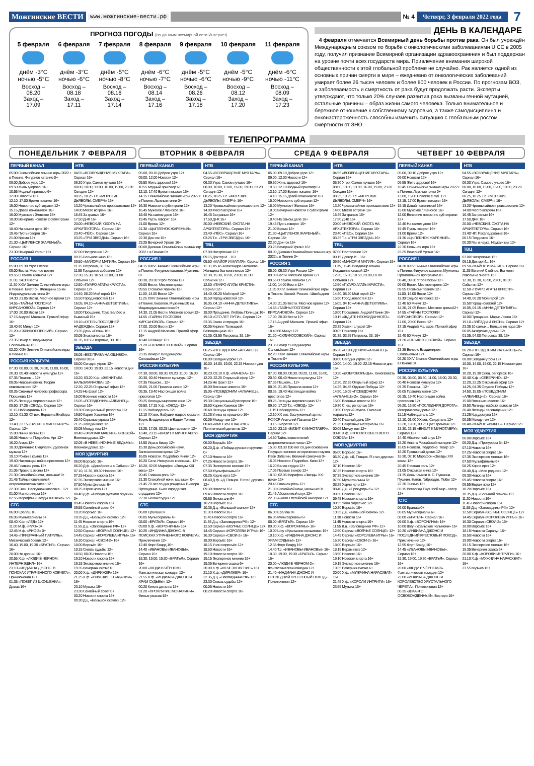Можгинские ВЕСТИ
www.можгинские-вести.рф № 4
Четверг, 3 февраля 2022 года
7
ПРОГНОЗ ПОГОДЫ (по данным всемирной сети Интернет)
| 5 февраля | 6 февраля | 7 февраля | 8 февраля | 9 февраля | 10 февраля | 11 февраля |
| --- | --- | --- | --- | --- | --- | --- |
| днём -3°С ночью -5°С | днём -3°С ночью -6°С | днём -5°С ночью -8°С | днём -6°С ночью -7°С | днём -5°С ночью -6°С | днём -5°С ночью -9°С | днём -6°С ночью -11°С |
| Восход – 08.20 Заход – 17.09 | Восход – 08.18 Заход – 17.11 | Восход – 08.16 Заход – 17.14 | Восход – 08.14 Заход – 17.16 | Восход – 08.26 Заход – 17.18 | Восход – 08.12 Заход – 17.20 | Восход – 08.09 Заход – 17.23 |
ДЕНЬ В КАЛЕНДАРЕ
4 февраля отмечается Всемирный день борьбы против рака. Он был учреждён Международным союзом по борьбе с онкологическими заболеваниями UICC в 2005 году, получил признание Всемирной организации здравоохранения и был поддержан на уровне почти всех государств мира. Привлечение внимания широкой общественности к этой глобальной проблеме не случайно. Рак является одной из основных причин смерти в мире – ежедневно от онкологических заболеваний умирает более 26 тысяч человек и более 800 человек в России. По прогнозам ВОЗ, и заболеваемость и смертность от рака будут продолжать расти. Эксперты утверждают, что только 20% случаев развития рака вызваны генной мутацией, остальные причины – образ жизни самого человека. Только внимательное и бережное отношение к собственному здоровью, а также самодисциплина и онконастороженность способны изменить ситуацию с глобальным ростом смертности от ЗНО.
ТЕЛЕПРОГРАММА
ПОНЕДЕЛЬНИК 7 ФЕВРАЛЯ
ПЕРВЫЙ КАНАЛ
05.00 Олимпийские зимние игры 2022 г. в Пекине. Фигурное катание 0+
09.00 Доброе утро 12+
09.50 Жить здорово! 16+
10.55 Модный приговор 6+
12.00 Новости 12+
12.10, 17.00 Время покажет 16+
15.00 Новости с субтитрами 12+
15.15 Давай поженимся! 16+
16.00 Мужское / Женское 16+
18.00 Вечерние новости с субтитрами 12+
18.40 На самом деле 16+
19.45 Пусть говорят 16+
21.00 Время 12+
21.30 «ЦЫПЛЕНОК ЖАРЕНЫЙ». Сериал 16+
23.30 Вечерний Ургант 16+
РОССИЯ 1
05.00, 09.30 Утро России
09.00 Вести. Местное время
09.55 О самом главном 12+
11.00, 14.00 Вести
11.30 XXIV Зимние Олимпийские игры в Пекине. Биатлон. Женщины 15 км. Индивидуальная гонка 0+
14.30, 21.05 Вести. Местное время 12+
14.55 «ТАЙНЫ ГОСПОЖИ КИРСАНОВОЙ». Сериал 12+
17.00, 20.00 Вести 12+
17.15 Андрей Малахов. Прямой эфир 16+
18.40 60 Минут 12+
21.20 «СКЛИФОСОВСКИЙ». Сериал 12+
23.35 Вечер с Владимиром Соловьёвым 12+
02.20 XXIV Зимние Олимпийские игры в Пекине 0+
РОССИЯ КУЛЬТУРА
07.30, 08.00, 08.30, 09.20, 11.00, 16.00, 20.30, 00.40 Новости культуры 12+
07.35 Пешком... 12+
08.05 Невский ковчег. Теория невозможного 12+
08.35 Снежный человек профессора Поршнева 12+
09.25 Легенды мирового кино 12+
09.50, 17.25 «ОВОД». Сериал 12+
11.15 Наблюдатель 12+
12.10, 01.30 XX век. Вершина Визбора 12+
13.40, 23.15 «ВИЗИТ К МИНОТАВРУ». Сериал 12+
15.00 Линия жизни 12+
16.05 Новости. Подробно. Арт 12+
16.20 Агора 12+
18.30 Доменико Скарлатти. Духовная музыка 12+
19.10 Роман в камне 12+
19.40 Настоящая война престолов 12+
20.45 Главная роль 12+
21.05 Правила жизни 12+
21.30 Спокойной ночи, малыши! 0+
21.45 Тайны повелителей астрономических чисел 12+
22.30 Сати. Нескучная классика... 12+
01.00 Магистр игры 12+
02.55 Марафон «Звезды XXI века» 12+
СТС
06.00 Ералаш 0+
06.05 Мультсериалы 6+
08.40 Х.ф. «ЛЁД» 12+
11.00 М.ф. «РИО» 0+
12.45 М.ф. «РИО-2» 0+
14.45 «ПРИЗРАЧНЫЙ ПАТРУЛЬ». Мистический боевик 12+
16.40, 19.00, 19.30 «БРАТЬЯ». Сериал 16+
20.00 Не дрогни! 16+
20.55 Х.ф. «ЛЮДИ В ЧЁРНОМ. ИНТЕРНЭШНЛ» 16+
23.10 «ИНДИАНА ДЖОНС. В ПОИСКАХ УТРАЧЕННОГО КОВЧЕГА». Приключения 12+
01.35 «ПОБЕГ ИЗ ШОУШЕНКА». Драма 16+
НТВ
04.55 «ВОЗВРАЩЕНИЕ МУХТАРА». Сериал 16+
06.30 Утро. Самое лучшее 16+
08.00, 10.00, 13.00, 16.00, 19.00, 23.20 Сегодня 12+
08.25, 10.25 Т.с. «МОРСКИЕ ДЬЯВОЛЫ. СМЕРЧ» 16+
13.20 Чрезвычайное происшествие 12+
14.00 Место встречи 16+
16.45 За гранью 16+
17.50 ДНК 16+
20.00 «НЕВСКИЙ. ОХОТА НА АРХИТЕКТОРА». Сериал 16+
23.40 «ПЁС». Сериал 16+
03.25 «ТРИ ЗВЕЗДЫ». Сериал 16+
ТВЦ
07.00 Настроение 12+
09.15 Большое кино 12+
09.50 «МАЙОР И МАГИЯ». Сериал 16+
11.35 Петровка, 38. 16+
11.55 Городское собрание 12+
12.30, 15.30, 18.50, 23.00, 01.00 События 12+
12.50 «ПУАРО АГАТЫ КРИСТИ». Сериал 12+
14.40, 06.20 Мой герой 12+
15.50 Город новостей 12+
16.05, 04.10 «АННА-ДЕТЕКТИВЪ». Сериал 12+
18.00 Прощание. Трус, Балбес и Бывалый 16+
19.10 «ОТЕЛЬ ПОСЛЕДНЕЙ НАДЕЖДЫ». Сериал 12+
23.35 День «Если» 16+
00.05 Знак качества 16+
01.35, 03.55 Петровка, 38. 16+
ЗВЕЗДА
06.05 «БЕЗ ПРАВА НА ОШИБКУ». Сериал 016+
08.00 Сегодня утром 12+
10.00, 14.00, 19.00, 22.15 Новости дня 16+
10.20, 03.20 Х.ф. «ЖЕНИТЬБА БАЛЬЗАМИНОВА» 12+
12.20, 22.25 Открытый эфир 12+
14.25 Не факт! 12+
15.00 Военные новости 16+
15.05 «ПСЕВДОНИМ «АЛБАНЕЦ». Сериал 16+
19.30 Специальный репортаж 16+
19.50 Карим Хакимов 16+
20.40 Скрытые угрозы 16+
21.25 Загадки века 12+
00.05 Между тем 12+
00.40 «ЭКИПАЖ МАШИНЫ БОЕВОЙ». Военная драма 12+
02.05 «В НЕБЕ «НОЧНЫЕ ВЕДЬМЫ». Военная драма 12+
МОЯ УДМУРТИЯ
06.00 Ворсьёс 16+
06.20 Д.ф. «Декабристы в Сибири» 12+
07.10, 11.30, 09.30 Новости 16+
07.25 Новости спорта 16+
07.35 Экспертное мнение 16+
07.50 Мультфильмы 6+
08.25 Хэрле иртэ 12+
08.40 Д.ф. «Победа русского оружия» 0+
09.45 Новости спорта 16+
09.55 Семейный совет 0+
10.20 Ворсьёс 16+
10.35 Д.ц. «Большой скачок» 12+
11.45 Новости спорта 16+
11.55 Д.ц. «Заповедники РФ» 12+
12.50 Сериал «ВОЛЧЬЕ СОЛНЦЕ» 12+
14.45 Сериал «КОРОЛЕВА ИГРЫ» 16+
16.30 Сериал «СВОИ-2» 16+
18.00 Ворсьёс 16+
18.15 Сквозь судьбы 12+
18.50, 00.05 Новости 16+
19.10 Новости спорта 16+
19.15 Экспертное мнение 16+
19.35 Вечерняя сказка 6+
20.00 Х.ф. «ДИРИЖЕР» 16+
21.25 Х.ф. «РИМСКИЕ СВИДАНИЯ» 16+
23.10 Музыка 16+
23.30 Семейный совет 0+
00.20 Новости спорта 16+
00.30 Д.ц. «Большой скачок» 12+
ВТОРНИК 8 ФЕВРАЛЯ
ПЕРВЫЙ КАНАЛ
05.00, 09.10 Доброе утро 12+
09.00, 12.00 Новости 12+
09.50 Жить здорово! 16+
10.55 Модный приговор 6+
12.10, 17.40 Время покажет 16+
14.15 Олимпийские зимние игры 2022 г. в Пекине. Лыжные гонки 0+
16.30 Новости с субтитрами 12+
16.45 Мужское / Женское 16+
18.40 На самом деле 16+
19.45 Пусть говорят 16+
21.00 Время 12+
21.30 «ЦЫПЛЕНОК ЖАРЕНЫЙ». Сериал 16+
22.30 Док-ток 16+
23.25 Вечерний Ургант 16+
00.00 Дневник Олимпийских зимних игр 2022 г. в Пекине 0+
РОССИЯ 1
04.15 XXIV Зимние Олимпийские игры в Пекине. Фигурное катание. Мужчины 0+
08.30, 09.30 Утро России 12+
09.00 Вести. Местное время
09.55 О самом главном 12+
11.00, 14.00 Вести 12+
11.25 XXIV Зимние Олимпийские игры в Пекине. Биатлон. Мужчины 20 км. Индивидуальная гонка 0+
14.30, 21.05 Вести. Местное время 12+
14.55 «ТАЙНЫ ГОСПОЖИ КИРСАНОВОЙ». Сериал 12+
17.00, 20.00 Вести 12+
17.15 Андрей Малахов. Прямой эфир 16+
18.40 60 Минут 12+
21.20 «СКЛИФОСОВСКИЙ». Сериал 16+
23.35 Вечер с Владимиром Соловьёвым 12+
РОССИЯ КУЛЬТУРА
07.30, 08.00, 08.30, 09.20, 11.00, 16.00, 20.30, 00.40 Новости культуры 12+
07.35 Пешком... 12+
08.05, 21.05 Правила жизни 12+
08.35, 19.40 Настоящая война престолов 12+
09.25 Легенды мирового кино 12+
09.50, 17.15 Х.ф. «ОВОД» 12+
11.15 Наблюдатель 12+
12.10 XX век. Бабушки надвое сказали. Борис Владимиров и Вадим Тонков 12+
13.25, 17.05, 00.25 Цвет времени 12+
13.40, 23.15 «ВИЗИТ К МИНОТАВРУ». Сериал 12+
14.50 Игра в бисер 12+
15.30 День российской науки. Запечатленное время 12+
16.05 Новости. Подробно. Книги 12+
16.20 Сати. Нескучная классика... 12+
18.20, 02.05 Марафон «Звезды XXI века» 12+
20.45 Главная роль 12+
21.30 Спокойной ночи, малыши! 0+
21.45 70 лет со дня рождения Виктора Проскурина. Быте определяет страдание 12+
22.30 Белая студия 12+
СТС
06.00 Ералаш 0+
06.05 Мультсериалы 6+
08.00 «БРАТЬЯ». Сериал 16+
09.00 Х.ф. «ВОРОНИНЫ» 16+
10.25 «ИНДИАНА ДЖОНС. В ПОИСКАХ УТРАЧЕННОГО КОВЧЕГА». Приключения 12+
12.40 Форт Боярд 16+
14.40 «ИВАНОВЫ-ИВАНОВЫ». Сериал 16+
18.30, 19.00, 19.30 «БРАТЬЯ». Сериал 16+
20.00 «ЛЮДИ В ЧЁРНОМ». Фантастическая комедия 12+
21.55 Х.ф. «ИНДИАНА ДЖОНС И ХРАМ СУДЬБЫ» 12+
00.20 Кино в деталях 18+
01.20 «ПРОКЛЯТИЕ МОНАХИНИ». Фильм ужасов 18+
НТВ
04.55 «ВОЗВРАЩЕНИЕ МУХТАРА». Сериал 16+
06.30 Утро. Самое лучшее 16+
08.00, 10.00, 13.00, 16.00, 19.00, 23.20 Сегодня 12+
08.25, 10.25 Т.с. «МОРСКИЕ ДЬЯВОЛЫ. СМЕРЧ» 16+
13.20 Чрезвычайное происшествие 12+
14.00 Место встречи 16+
16.45 За гранью 16+
17.50 ДНК 16+
20.00 «НЕВСКИЙ. ОХОТА НА АРХИТЕКТОРА». Сериал 16+
23.40 «ПЁС». Сериал 16+
03.25 Т.с. «ТРИ ЗВЕЗДЫ» 16+
ТВЦ
07.00 Настроение 12+
09.15 Доктор И... 16+
09.50 «МАЙОР И МАГИЯ». Сериал 16+
11.30, 05.45 Александра Яковлева. Женщина без комплексов 12+
12.30, 15.30, 18.50, 23.00, 01.00 События 12+
12.50 «ПУАРО АГАТЫ КРИСТИ». Сериал 12+
14.40, 06.20 Мой герой 12+
15.50 Город новостей 12+
16.05, 04.10 «АННА-ДЕТЕКТИВЪ». Сериал 12+
18.00 Прощание. Любовь Полищук 16+
19.10 «СТО ЛЕТ ПУТИ». Сериал 12+
23.35 Закон и порядок 16+
00.05 Кирилл Толмацкий. Безотцовщина 16+
01.35, 03.55 Петровка, 38. 16+
ЗВЕЗДА
06.25 «ПСЕВДОНИМ «АЛБАНЕЦ». Сериал 16+
08.00 Сегодня утром 12+
10.00, 14.00, 19.00, 22.15 Новости дня 16+
10.20, 03.10 Х.ф. «МАЧЕХА» 12+
12.20, 22.25 Открытый эфир 12+
14.25 Не факт! 12+
15.00 Военные новости 16+
15.05 «ПСЕВДОНИМ «АЛБАНЕЦ». Сериал 16+
19.30 Специальный репортаж 16+
19.50 Карим Хакимов 16+
20.40 Легенды армии 12+
21.25 Улика из прошлого 16+
00.05 Между тем 12+
00.40 «МИССИЯ В КАБУЛЕ». Политический детектив 12+
МОЯ УДМУРТИЯ
06.00 Ворсьёс 16+
06.20 Д.ф. «Победа русского оружия» 0+
07.10 Новости 16+
07.25 Новости спорта 16+
07.35 Экспертное мнение 16+
07.50 Мультфильмы 6+
08.25 Хэрле иртэ 12+
08.40 Д.ф. «Д. Певцов. Я стал другим» 12+
09.30 Новости 16+
09.45 Новости спорта 16+
09.55 Экном али 6+
10.20 Ворсьёс 16+
10.35 Д.ц. «Большой скачок» 12+
11.30 Новости 16+
11.45 Новости спорта 16+
11.55 Д.ц. «Заповедники РФ» 12+
12.50 Сериал «ВОЛЧЬЕ СОЛНЦЕ» 12+
14.45 Сериал «КОРОЛЕВА ИГРЫ» 16+
16.30 Сериал «СВОИ-2» 16+
18.00 Ворсьёс 16+
18.15 Улон сюресъёс 12+
18.50 Новости 16+
19.10 Новости спорта 16+
19.15 Экспертное мнение 16+
19.35 Вечерняя сказка 6+
20.00 Х.ф. «ИСЧЕЗНОВЕНИЕ» 16+
21.10 Х.ф. «ДИРИЖЕР» 16+
22.35 Д.ц. «Заповедники РФ» 12+
23.30 Сквозь судьбы 12+
00.05 Новости 16+
00.20 Новости спорта 16+
СРЕДА 9 ФЕВРАЛЯ
ПЕРВЫЙ КАНАЛ
05.00, 09.10 Доброе утро 12+
09.00, 12.00 Новости 12+
09.50 Жить здорово! 16+
10.50, 12.10 Модный приговор 6+
13.10, 17.00 Время покажет 16+
14.10, 15.15 Давай поженимся! 16+
15.00 Новости с субтитрами 12+
16.00 Мужское / Женское 16+
18.00 Вечерние новости с субтитрами 12+
18.40 На самом деле 16+
19.45 Пусть говорят 16+
21.00 Время 12+
21.30 «ЦЫПЛЕНОК ЖАРЕНЫЙ». Сериал 16+
22.30 Док-ток 16+
23.25 Вечерний Ургант 16+
00.00 Дневник Олимпийских зимних игр 2022 г. в Пекине 0+
РОССИЯ 1
05.00, 09.30 Утро России 12+
09.00 Вести. Местное время 12+
09.55 О самом главном 12+
11.00, 14.00 Вести 12+
11.35 XXIV Зимние Олимпийские игры в Пекине. Хоккей. Россия - Швейцария 0+
14.30, 21.05 Вести. Местное время 12+
14.55 «ТАЙНЫ ГОСПОЖИ КИРСАНОВОЙ». Сериал 12+
17.00, 20.00 Вести 12+
17.15 Андрей Малахов. Прямой эфир 16+
18.40 60 Минут 12+
21.20 «СКЛИФОСОВСКИЙ». Сериал 16+
23.35 Вечер с Владимиром Соловьёвым 12+
02.20 XXIV Зимние Олимпийские игры в Пекине 0+
РОССИЯ КУЛЬТУРА
07.30, 08.00, 08.30, 09.20, 11.00, 16.00, 20.30, 00.40 Новости культуры 12+
07.35 Пешком... 12+
08.05, 21.05 Правила жизни 12+
08.35, 19.40 Настоящая война престолов 12+
09.25 Легенды мирового кино 12+
09.50, 17.20 Т.с. «ОВОД» 12+
11.15 Наблюдатель 12+
12.10 XX век. Заслуженный артист РСФСР Анатолий Папанов 12+
13.15 Либретто 12+
13.30, 23.15 «ВИЗИТ К МИНОТАВРУ». Сериал 12+
14.50 Тайны повелителей астрономических чисел 12+
15.30, 03.30 150 лет со дня основания Государственного исторического музея. Иван Забелин. Великий самоучка 0+
16.05 Новости. Подробно. Кино 12+
16.20 Белая студия 12+
17.05 Первые в мире 12+
18.30, 02.05 Марафон «Звезды XXI века» 12+
20.45 Главная роль 12+
21.30 Спокойной ночи, малыши! 0+
21.45 Абсолютный слух 12+
22.30 Анкета Российской империи 12+
СТС
06.00 Ералаш 0+
06.05 Мультсериалы 6+
08.00 «БРАТЬЯ». Сериал 16+
09.00 Х.ф. «ВОРОНИНЫ» 16+
10.00 Шоу «Уральские пельмени» 16+
10.10 Х.ф. «ИНДИАНА ДЖОНС И ХРАМ СУДЬБЫ» 12+
12.35 Форт Боярд 16+
14.40 Т.с. «ИВАНОВЫ-ИВАНОВЫ» 16+
18.30, 19.00, 19.30 «БРАТЬЯ». Сериал 16+
20.00 «ЛЮДИ В ЧЁРНОМ-2». Фантастическая комедия 12+
21.40 «ИНДИАНА ДЖОНС И ПОСЛЕДНИЙ КРЕСТОВЫЙ ПОХОД». Приключения 12+
НТВ
04.55 «ВОЗВРАЩЕНИЕ МУХТАРА». Сериал 16+
06.30 Утро. Самое лучшее 16+
08.00, 10.00, 13.00, 16.00, 19.00, 23.20 Сегодня 12+
08.25, 10.25 Т.с. «МОРСКИЕ ДЬЯВОЛЫ. СМЕРЧ» 16+
13.20 Чрезвычайное происшествие 12+
14.00 Место встречи 16+
16.45 За гранью 16+
17.50 ДНК 16+
20.00 «НЕВСКИЙ. ОХОТА НА АРХИТЕКТОРА». Сериал 16+
23.40 «ПЁС». Сериал 16+
03.25 Т.с. «ТРИ ЗВЕЗДЫ» 16+
ТВЦ
07.00 Настроение 12+
09.15 Доктор И... 16+
09.50 «МАЙОР И МАГИЯ». Сериал 16+
11.35, 05.45 Владимир Конкин. Искушение славой 12+
12.30, 15.30, 18.50, 23.00, 01.00 События 12+
12.50 «ПУАРО АГАТЫ КРИСТИ». Сериал 12+
14.40, 06.20 Мой герой 12+
15.50 Город новостей 12+
16.05, 04.10 «АННА-ДЕТЕКТИВЪ». Сериал 12+
18.00 Прощание. Андрей Панин 16+
19.15 «ЖДИТЕ НЕОЖИДАННОГО». Сериал 12+
23.35 Хватит слухов! 16+
00.05 Приговор 16+
01.35, 03.55 Петровка, 38. 16+
ЗВЕЗДА
06.20 «ПСЕВДОНИМ «АЛБАНЕЦ». Сериал 16+
08.00 Сегодня утром 12+
10.00, 14.00, 19.00, 22.15 Новости дня 16+
10.20 «ДОБРОВОЛЬЦЫ». Киноповесть 12+
12.20, 22.25 Открытый эфир 12+
14.25, 04.45 Оружие Победы 12+
14.50, 15.05 «ПСЕВДОНИМ «АЛБАНЕЦ»-2». Сериал 16+
15.00 Военные новости 16+
19.30 Спец. репортаж 16+
19.50 Георгий Жуков. Охота на маршала 12+
20.40 Главный день 16+
21.25 Секретные материалы 16+
00.05 Между тем 12+
00.40 Х.ф. «ПОСОЛ СОВЕТСКОГО СОЮЗА» 12+
МОЯ УДМУРТИЯ
06.00 Ворсьёс 16+
06.20 Д.ф. «Д. Певцов. Я стал другим» 12+
07.10 Новости 16+
07.25 Новости спорта 16+
07.35 Экспертное мнение 16+
07.50 Мультфильмы 6+
08.25 Хэрле иртэ 12+
08.40 Д.ц. «Прокуроры 5» 12+
09.30 Новости 16+
09.45 Новости спорта 16+
09.55 Улон сюресъёс 12+
10.20 Ворсьёс 16+
10.35 Д.ц. «Большой скачок» 12+
11.30 Новости 16+
11.45 Новости спорта 16+
11.55 Д.ц. «Заповедники РФ» 12+
12.50 Сериал «ВОЛЧЬЕ СОЛНЦЕ» 12+
14.45 Сериал «КОРОЛЕВА ИГРЫ» 16+
16.30 Сериал «СВОИ-2» 16+
18.00 Ворсьёс 16+
18.15 Верам потэ 12+
18.50 Новости 16+
19.10 Новости спорта 16+
19.15 Экспертное мнение 16+
19.35 Вечерняя сказка 6+
20.00 Х.ф. «МУЖЧИНА НАРАСХВАТ» 16+
21.45 Х.ф. «КОРОЛИ ИНТРИГИ» 16+
23.55 Музыка 16+
ЧЕТВЕРГ 10 ФЕВРАЛЯ
ПЕРВЫЙ КАНАЛ
05.00, 09.10 Доброе утро 12+
09.00 Новости 12+
09.55 Жить здорово! 16+
10.45 Олимпийские зимние игры 2022 г. в Пекине. Лыжные гонки 0+
13.00, 15.00 Новости с суб. 12+
13.15, 17.00 Время покажет 16+
15.15 Давай поженимся! 16+
16.00 Мужское / Женское 16+
18.00 Вечерние новости с субтитрами 12+
18.40 На самом деле 16+
19.45 Пусть говорят 16+
21.00 Время 12+
21.30 «ЦЫПЛЕНОК ЖАРЕНЫЙ». Сериал 16+
22.30 Большая игра 16+
23.25 Вечерний Ургант 16+
РОССИЯ 1
04.30 XXIV Зимние Олимпийские игры в Пекине. Фигурное катание. Мужчины. Произвольная программа 0+
08.40, 09.30 Утро России 12+
09.00 Вести. Местное время 12+
09.55 О самом главном 12+
11.00, 14.00 Вести 12+
11.30 Судьба человека 12+
12.40 60 Минут 12+
14.30, 21.05 Вести. Местное время12+
14.55 «ТАЙНЫ ГОСПОЖИ КИРСАНОВОЙ». Сериал 12+
17.00, 20.00 Вести 12+
17.15 Андрей Малахов. Прямой эфир 16+
18.40 60 Минут 12+
21.20 «СКЛИФОСОВСКИЙ». Сериал 16+
23.35 Вечер с Владимиром Соловьёвым 12+
02.20 XXIV Зимние Олимпийские игры в Пекине 0+
РОССИЯ КУЛЬТУРА
07.30, 08.00, 08.30, 11.00, 16.00, 20.30, 00.40 Новости культуры 12+
07.35 Пешком... 12+
08.05 Правила жизни 12+
08.35, 19.40 Настоящая война престолов 12+
09.20, 16.50 «ПОСЛЕДНЯЯ ДОРОГА». Историческая драма 12+
11.15 Наблюдатель 12+
12.10, 01.00 XX век. Свидетель 12+
13.20, 19.30, 00.25 Цвет времени 12+
13.30, 23.15 «ВИЗИТ К МИНОТАВРУ». Сериал 12+
14.40 Абсолютный слух 12+
15.20 Анкета Российской империи 12+
16.05 Новости. Подробно. Театр 12+
16.20 Пряничный домик 12+
18.30, 02.10 Марафон «Звезды XXI века» 12+
20.45 Главная роль 12+
21.05 Открытая книга 12+
21.35 День памяти А. С. Пушкина. Пушкин. Битов. Габриадзе. Побег 12+
22.30 Энигма 12+
03.15 Всевопад Якут. Мой мир - театр 12+
СТС
06.00 Ералаш 0+
06.05 Мультсериалы 6+
08.00 «БРАТЬЯ». Сериал 16+
09.00 Х.ф. «ВОРОНИНЫ» 16+
10.00 Шоу «Уральские пельмени» 16+
10.20 «ИНДИАНА ДЖОНС И ПОСЛЕДНИЙ КРЕСТОВЫЙ ПОХОД». Приключения 12+
12.55 Форт Боярд 16+
14.45 «ИВАНОВЫ-ИВАНОВЫ». Сериал 16+
18.30, 19.00, 19.30 «БРАТЬЯ». Сериал 16+
20.00 «ЛЮДИ В ЧЁРНОМ-3». Фантастическая комедия 12+
22.00 «ИНДИАНА ДЖОНС И КОРОЛЕВСТВО ХРУСТАЛЬНОГО ЧЕРЕПА». Приключения 12+
00.35 «ДЖАНГО ОСВОБОЖДЁННЫЙ». Вестерн 16+
НТВ
04.55 «ВОЗВРАЩЕНИЕ МУХТАРА». Сериал 16+
06.30 Утро. Самое лучшее 16+
08.00, 10.00, 13.00, 16.00, 19.00, 23.20 Сегодня 12+
08.25, 10.25 Т.с. «МОРСКИЕ ДЬЯВОЛЫ. СМЕРЧ» 16+
13.20 Чрезвычайное происшествие 12+
14.00 Место встречи 16+
16.45 За гранью 16+
17.50 ДНК 16+
20.00 «НЕВСКИЙ. ОХОТА НА АРХИТЕКТОРА». Сериал 16+
23.40 ЧП. Расследование 16+
00.15 Поздняков 16+
00.30 Мы и наука. Наука и мы 12+
ТВЦ
07.00 Настроение 12+
09.15 Доктор И... 16+
09.50 «МАЙОР И МАГИЯ». Сериал 16+
11.35 Евгений Стеблов. Вы меня совсем не знаете 12+
12.30, 15.30, 18.50, 23.00, 01.00 События 12+
12.50 «ПУАРО АГАТЫ КРИСТИ». Сериал 12+
14.40, 06.20 Мой герой 12+
15.50 Город новостей 12+
16.05, 04.15 «АННА-ДЕТЕКТИВЪ». Сериал 12+
18.00 Прощание. Марис Лиепа 16+
19.10 «ЗВЁЗДЫ И ЛИСЫ». Сериал 12+
23.35 10 самых... Больше не пара 16+
00.05 Актёрские драмы 12+
01.35, 04.00 Петровка, 38. 16+
ЗВЕЗДА
06.20 «ПСЕВДОНИМ «АЛБАНЕЦ»-2». Сериал 16+
08.00 Сегодня утром 12+
10.00, 14.00, 19.00, 22.15 Новости дня 16+
10.20, 19.30 Спец. репортаж 16+
10.40 Х.ф. «СЕВЕРИНО» 12+
12.20, 22.25 Открытый эфир 12+
14.25, 04.35 Оружие Победы 12+
14.50, 15.05 «ПСЕВДОНИМ «АЛБАНЕЦ»-2». Сериал 16+
15.00 Военные новости 16+
19.50 Легенды госбезопасности 16+
20.40 Легенды телевидения 12+
21.25 Код доступа 12+
00.05 Между тем 12+
00.40 «МАЙОР «ВИХРЬ». Сериал 12+
МОЯ УДМУРТИЯ
06.00 Ворсьёс 16+
06.20 Д.ц. «Прокуроры 5» 12+
07.10 Новости 16+
07.25 Новости спорта 16+
07.35 Экспертное мнение 16+
07.50 Мультфильмы 6+
08.25 Хэрле иртэ 12+
08.40 Д.ц. «Мое родное» 12+
09.30 Новости 16+
09.45 Новости спорта 16+
09.55 Верам потэ 12+
10.20 Ворсьёс 16+
10.35 Д.ц. «Большой скачок» 12+
11.30 Новости 16+
11.45 Новости спорта 16+
11.55 Д.ц. «Заповедники РФ» 12+
12.50 Сериал «ВОЛЧЬЕ СОЛНЦЕ» 12+
14.45 Сериал «КОРОЛЕВА ИГРЫ» 16+
16.30 Сериал «СВОИ-2» 16+
18.00 Ворсьёс 16+
18.15 Новости Сарапул 16+
18.50 Новости 16+
19.00 Новости спорта 16+
19.15 Экспертное мнение 16+
19.35 Вечерняя сказка 6+
20.00 Х.ф. «КОРОЛИ ИНТРИГИ» 16+
21.10 Х.ф. «МУЖЧИНА НАРАСХВАТ» 16+
23.55 Музыка 16+